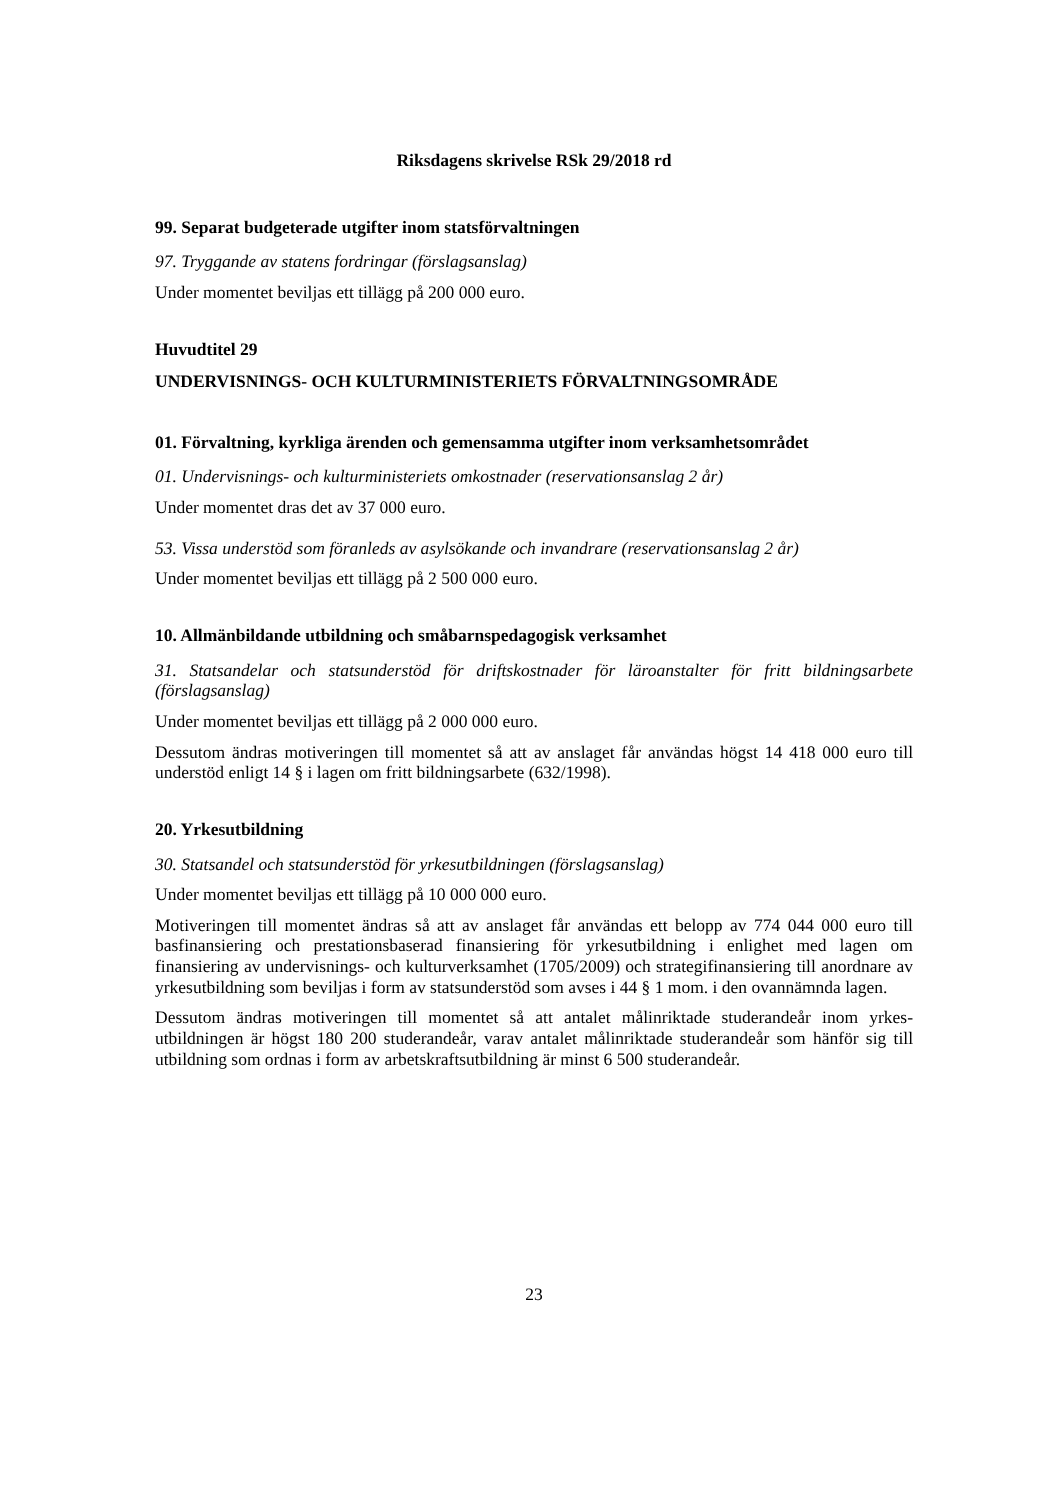Riksdagens skrivelse RSk 29/2018 rd
99. Separat budgeterade utgifter inom statsförvaltningen
97. Tryggande av statens fordringar (förslagsanslag)
Under momentet beviljas ett tillägg på 200 000 euro.
Huvudtitel 29
UNDERVISNINGS- OCH KULTURMINISTERIETS FÖRVALTNINGSOMRÅDE
01. Förvaltning, kyrkliga ärenden och gemensamma utgifter inom verksamhetsområdet
01. Undervisnings- och kulturministeriets omkostnader (reservationsanslag 2 år)
Under momentet dras det av 37 000 euro.
53. Vissa understöd som föranleds av asylsökande och invandrare (reservationsanslag 2 år)
Under momentet beviljas ett tillägg på 2 500 000 euro.
10. Allmänbildande utbildning och småbarnspedagogisk verksamhet
31. Statsandelar och statsunderstöd för driftskostnader för läroanstalter för fritt bildningsarbete (förslagsanslag)
Under momentet beviljas ett tillägg på 2 000 000 euro.
Dessutom ändras motiveringen till momentet så att av anslaget får användas högst 14 418 000 euro till understöd enligt 14 § i lagen om fritt bildningsarbete (632/1998).
20. Yrkesutbildning
30. Statsandel och statsunderstöd för yrkesutbildningen (förslagsanslag)
Under momentet beviljas ett tillägg på 10 000 000 euro.
Motiveringen till momentet ändras så att av anslaget får användas ett belopp av 774 044 000 euro till basfinansiering och prestationsbaserad finansiering för yrkesutbildning i enlighet med lagen om finansiering av undervisnings- och kulturverksamhet (1705/2009) och strategifinansiering till anordnare av yrkesutbildning som beviljas i form av statsunderstöd som avses i 44 § 1 mom. i den ovannämnda lagen.
Dessutom ändras motiveringen till momentet så att antalet målinriktade studerandeår inom yrkes-utbildningen är högst 180 200 studerandeår, varav antalet målinriktade studerandeår som hänför sig till utbildning som ordnas i form av arbetskraftsutbildning är minst 6 500 studerandeår.
23